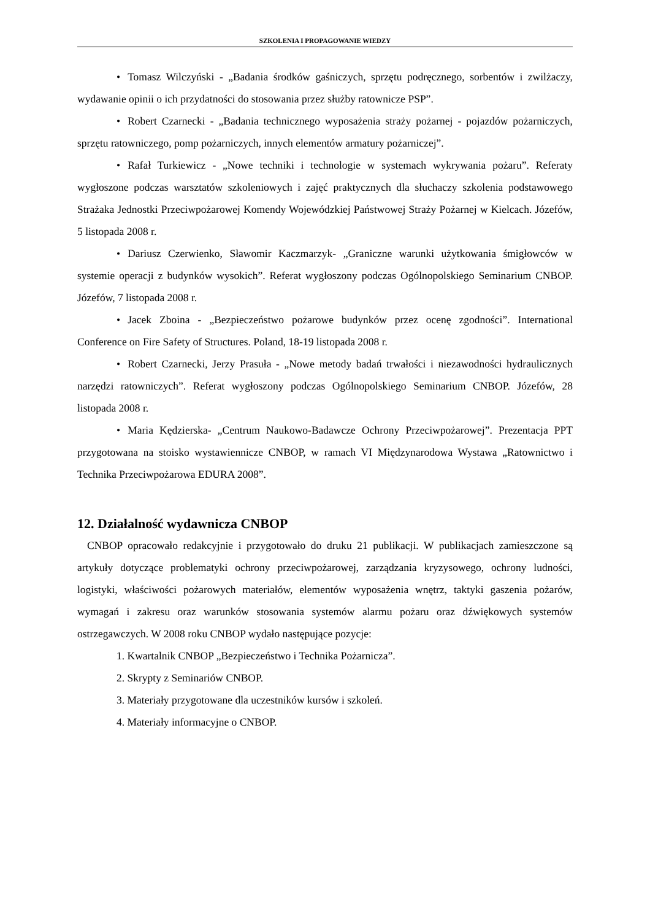SZKOLENIA I PROPAGOWANIE WIEDZY
• Tomasz Wilczyński - „Badania środków gaśniczych, sprzętu podręcznego, sorbentów i zwilżaczy, wydawanie opinii o ich przydatności do stosowania przez służby ratownicze PSP”.
• Robert Czarnecki - „Badania technicznego wyposażenia straży pożarnej - pojazdów pożarniczych, sprzętu ratowniczego, pomp pożarniczych, innych elementów armatury pożarniczej”.
• Rafał Turkiewicz - „Nowe techniki i technologie w systemach wykrywania pożaru”. Referaty wygłoszone podczas warsztatów szkoleniowych i zajęć praktycznych dla słuchaczy szkolenia podstawowego Strażaka Jednostki Przeciwpożarowej Komendy Wojewódzkiej Państwowej Straży Pożarnej w Kielcach. Józefów, 5 listopada 2008 r.
• Dariusz Czerwienko, Sławomir Kaczmarzyk- „Graniczne warunki użytkowania śmigłowców w systemie operacji z budynków wysokich”. Referat wygłoszony podczas Ogólnopolskiego Seminarium CNBOP. Józefów, 7 listopada 2008 r.
• Jacek Zboina - „Bezpieczeństwo pożarowe budynków przez ocenę zgodności”. International Conference on Fire Safety of Structures. Poland, 18-19 listopada 2008 r.
• Robert Czarnecki, Jerzy Prasuła - „Nowe metody badań trwałości i niezawodności hydraulicznych narzędzi ratowniczych”. Referat wygłoszony podczas Ogólnopolskiego Seminarium CNBOP. Józefów, 28 listopada 2008 r.
• Maria Kędzierska- „Centrum Naukowo-Badawcze Ochrony Przeciwpożarowej”. Prezentacja PPT przygotowana na stoisko wystawiennicze CNBOP, w ramach VI Międzynarodowa Wystawa „Ratownictwo i Technika Przeciwpożarowa EDURA 2008”.
12. Działalność wydawnicza CNBOP
CNBOP opracowało redakcyjnie i przygotowało do druku 21 publikacji. W publikacjach zamieszczone są artykuły dotyczące problematyki ochrony przeciwpożarowej, zarządzania kryzysowego, ochrony ludności, logistyki, właściwości pożarowych materiałów, elementów wyposażenia wnętrz, taktyki gaszenia pożarów, wymagań i zakresu oraz warunków stosowania systemów alarmu pożaru oraz dźwiękowych systemów ostrzegawczych. W 2008 roku CNBOP wydało następujące pozycje:
1. Kwartalnik CNBOP „Bezpieczeństwo i Technika Pożarnicza”.
2. Skrypty z Seminariów CNBOP.
3. Materiały przygotowane dla uczestników kursów i szkoleń.
4. Materiały informacyjne o CNBOP.